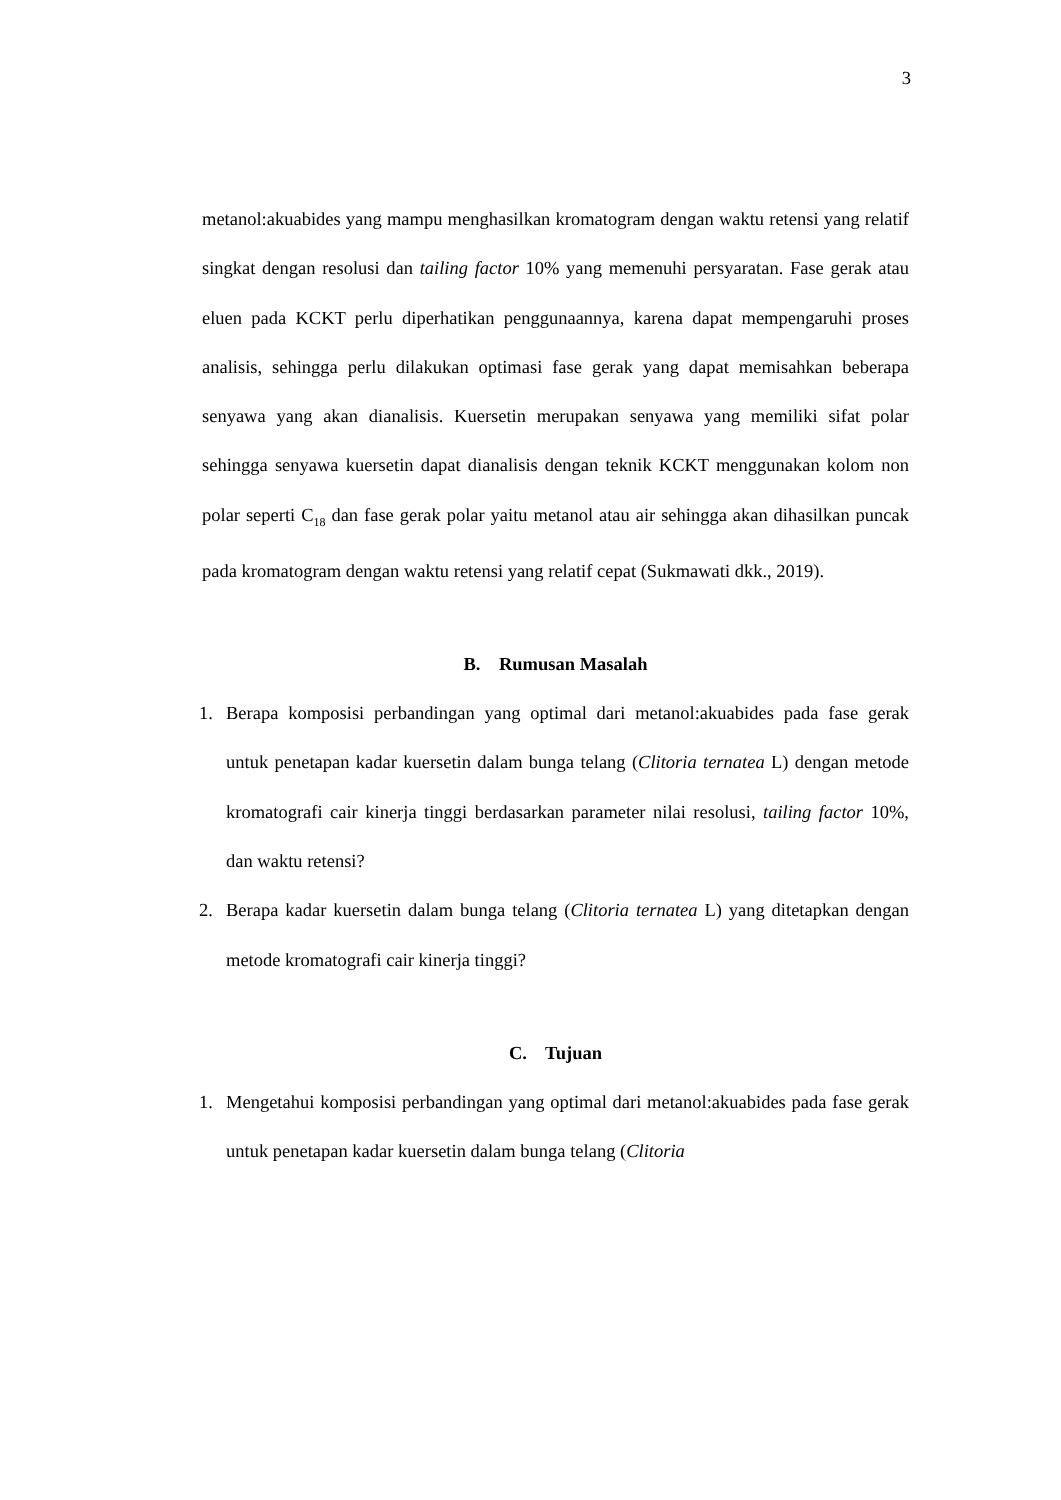3
metanol:akuabides yang mampu menghasilkan kromatogram dengan waktu retensi yang relatif singkat dengan resolusi dan tailing factor 10% yang memenuhi persyaratan. Fase gerak atau eluen pada KCKT perlu diperhatikan penggunaannya, karena dapat mempengaruhi proses analisis, sehingga perlu dilakukan optimasi fase gerak yang dapat memisahkan beberapa senyawa yang akan dianalisis. Kuersetin merupakan senyawa yang memiliki sifat polar sehingga senyawa kuersetin dapat dianalisis dengan teknik KCKT menggunakan kolom non polar seperti C<sub>18</sub> dan fase gerak polar yaitu metanol atau air sehingga akan dihasilkan puncak pada kromatogram dengan waktu retensi yang relatif cepat (Sukmawati dkk., 2019).
B. Rumusan Masalah
1. Berapa komposisi perbandingan yang optimal dari metanol:akuabides pada fase gerak untuk penetapan kadar kuersetin dalam bunga telang (Clitoria ternatea L) dengan metode kromatografi cair kinerja tinggi berdasarkan parameter nilai resolusi, tailing factor 10%, dan waktu retensi?
2. Berapa kadar kuersetin dalam bunga telang (Clitoria ternatea L) yang ditetapkan dengan metode kromatografi cair kinerja tinggi?
C. Tujuan
1. Mengetahui komposisi perbandingan yang optimal dari metanol:akuabides pada fase gerak untuk penetapan kadar kuersetin dalam bunga telang (Clitoria